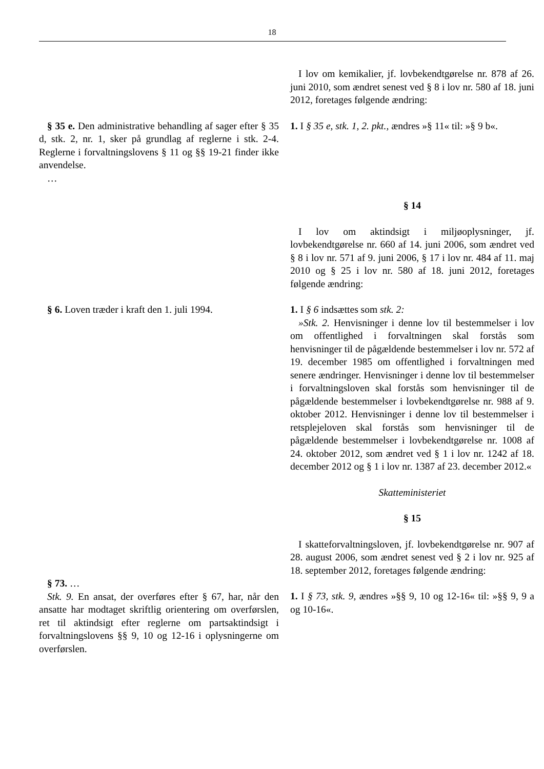18
| | I lov om kemikalier, jf. lovbekendtgørelse nr. 878 af 26. juni 2010, som ændret senest ved § 8 i lov nr. 580 af 18. juni 2012, foretages følgende ændring: |
| § 35 e. Den administrative behandling af sager efter § 35 d, stk. 2, nr. 1, sker på grundlag af reglerne i stk. 2-4. Reglerne i forvaltningslovens § 11 og §§ 19-21 finder ikke anvendelse. … | 1. I § 35 e, stk. 1, 2. pkt., ændres »§ 11« til: »§ 9 b«. § 14 I lov om aktindsigt i miljøoplysninger, jf. lovbekendtgørelse nr. 660 af 14. juni 2006, som ændret ved § 8 i lov nr. 571 af 9. juni 2006, § 17 i lov nr. 484 af 11. maj 2010 og § 25 i lov nr. 580 af 18. juni 2012, foretages følgende ændring: |
| § 6. Loven træder i kraft den 1. juli 1994. | 1. I § 6 indsættes som stk. 2: »Stk. 2. Henvisninger i denne lov til bestemmelser i lov om offentlighed i forvaltningen skal forstås som henvisninger til de pågældende bestemmelser i lov nr. 572 af 19. december 1985 om offentlighed i forvaltningen med senere ændringer. Henvisninger i denne lov til bestemmelser i forvaltningsloven skal forstås som henvisninger til de pågældende bestemmelser i lovbekendtgørelse nr. 988 af 9. oktober 2012. Henvisninger i denne lov til bestemmelser i retsplejeloven skal forstås som henvisninger til de pågældende bestemmelser i lovbekendtgørelse nr. 1008 af 24. oktober 2012, som ændret ved § 1 i lov nr. 1242 af 18. december 2012 og § 1 i lov nr. 1387 af 23. december 2012.« Skatteministeriet § 15 I skatteforvaltningsloven, jf. lovbekendtgørelse nr. 907 af 28. august 2006, som ændret senest ved § 2 i lov nr. 925 af 18. september 2012, foretages følgende ændring: |
| § 73. … Stk. 9. En ansat, der overføres efter § 67, har, når den ansatte har modtaget skriftlig orientering om overførslen, ret til aktindsigt efter reglerne om partsaktindsigt i forvaltningslovens §§ 9, 10 og 12-16 i oplysningerne om overførslen. | 1. I § 73, stk. 9, ændres »§§ 9, 10 og 12-16« til: »§§ 9, 9 a og 10-16«. |